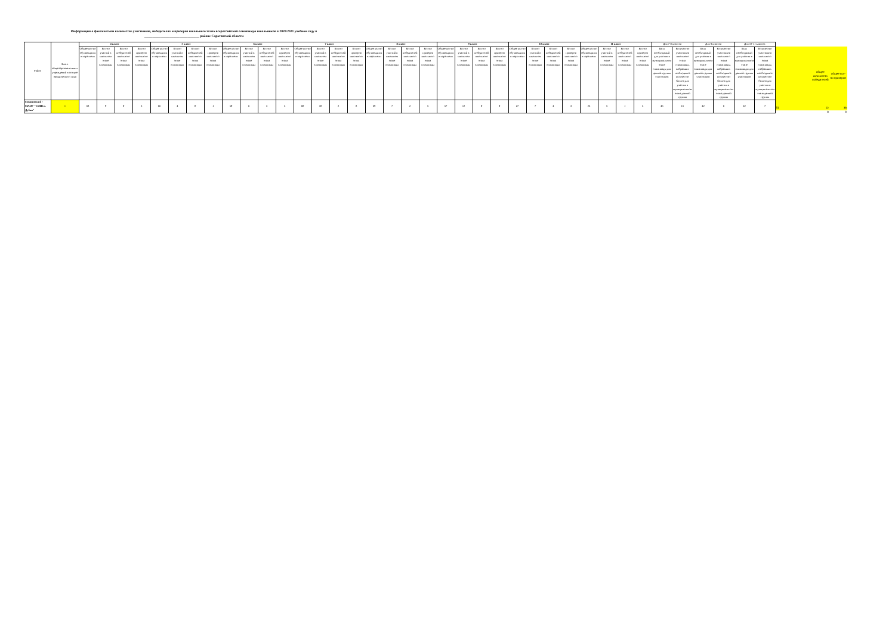Информация о фактическом количестве участников, победителях и призеров школьного этапа всероссийской олимпиады школьников в 2020/2021 учебном году в
_________________________________ районе Саратовской области
| Район | Всего общеобразовательных учреждений в статусе юридического лица | 4 класс | | | | 5 класс | | | | 6 класс | | | | 7 класс | | | | 8 класс | | | | 9 класс | | | | 10 класс | | | | 11 класс | | | | Для 7-8 классов | | Для 9 классов | | Для 10-11 классов | |
| --- | --- | --- | --- | --- | --- | --- | --- | --- | --- | --- | --- | --- | --- | --- | --- | --- | --- | --- | --- | --- | --- | --- | --- | --- | --- | --- | --- | --- | --- | --- | --- | --- | --- | --- | --- | --- | --- | --- | --- |
| | | Общее кол-во обучающихся в параллели | Кол-во участий в школьном этапе олимпиады | Кол-во победителей школьного этапа олимпиады | Кол-во призеров школьного этапа олимпиады | Общее кол-во обучающихся в параллели | Кол-во участий в школьном этапе олимпиады | Кол-во победителей школьного этапа олимпиады | Кол-во призеров школьного этапа олимпиады | Общее кол-во обучающихся в параллели | Кол-во участий в школьном этапе олимпиады | Кол-во победителей школьного этапа олимпиады | Кол-во призеров школьного этапа олимпиады | Общее кол-во обучающихся в параллели | Кол-во участий в школьном этапе олимпиады | Кол-во победителей школьного этапа олимпиады | Кол-во призеров школьного этапа олимпиады | Общее кол-во обучающихся в параллели | Кол-во участий в школьном этапе олимпиады | Кол-во победителей школьного этапа олимпиады | Кол-во призеров школьного этапа олимпиады | Общее кол-во обучающихся в параллели | Кол-во участий в школьном этапе олимпиады | Кол-во победителей школьного этапа олимпиады | Кол-во призеров школьного этапа олимпиады | Общее кол-во обучающихся в параллели | Кол-во участий в школьном этапе олимпиады | Кол-во победителей школьного этапа олимпиады | Кол-во призеров школьного этапа олимпиады | Общее кол-во обучающихся в параллели | Кол-во участий в школьном этапе олимпиады | Кол-во победителей школьного этапа олимпиады | Кол-во призеров школьного этапа олимпиады | Балл необходимый для участия в муниципальном этапе олимпиады для данной группы участников | Количество участников школьного этапа олимпиады, набравших необходимое количество баллов для участия в муниципальном этапе данной группы | Балл необходимый для участия в муниципальном этапе олимпиады для данной группы участников | Количество участников школьного этапа олимпиады, набравших необходимое количество баллов для участия в муниципальном этапе данной группы | Балл необходимый для участия в муниципальном этапе олимпиады для данной группы участников | Количество участников школьного этапа олимпиады, набравших необходимое количество баллов для участия в муниципальном этапе данной группы |
| Гагаринский /МАОУ "СОШ п. Дубки" | 1 | 68 | 9 | 0 | 6 | 66 | 4 | 0 | 1 | 59 | 6 | 3 | 3 | 60 | 10 | 2 | 8 | 69 | 7 | 2 | 5 | 57 | 12 | 0 | 9 | 27 | 7 | 4 | 3 | 23 | 5 | 1 | 3 | 46 | 16 | 42 | 6 | 42 | 7 |
| | общее количество победителей | общее кол-во призеров |
| 51 | 12 | 38 |
| | 0 | 0 |